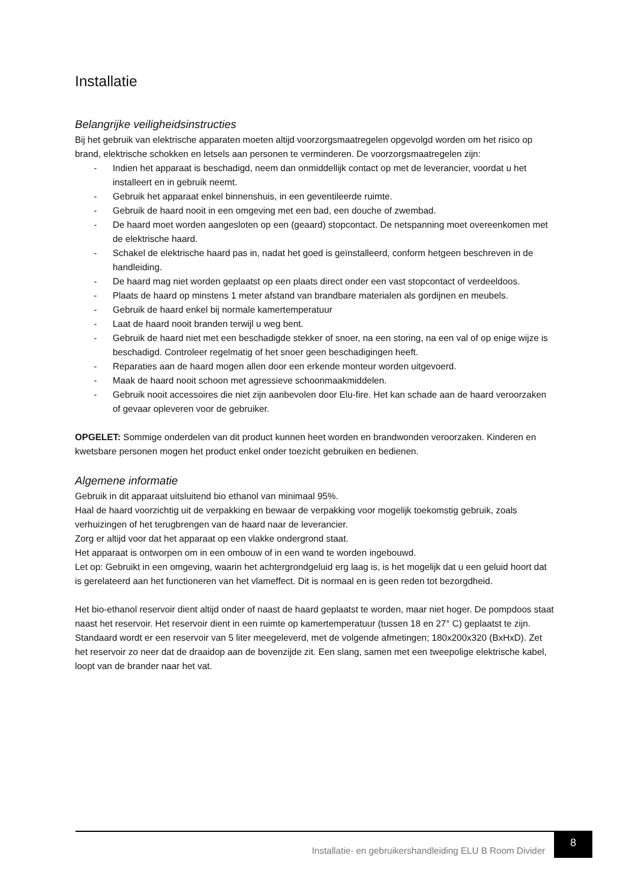Installatie
Belangrijke veiligheidsinstructies
Bij het gebruik van elektrische apparaten moeten altijd voorzorgsmaatregelen opgevolgd worden om het risico op brand, elektrische schokken en letsels aan personen te verminderen. De voorzorgsmaatregelen zijn:
- Indien het apparaat is beschadigd, neem dan onmiddellijk contact op met de leverancier, voordat u het installeert en in gebruik neemt.
- Gebruik het apparaat enkel binnenshuis, in een geventileerde ruimte.
- Gebruik de haard nooit in een omgeving met een bad, een douche of zwembad.
- De haard moet worden aangesloten op een (geaard) stopcontact. De netspanning moet overeenkomen met de elektrische haard.
- Schakel de elektrische haard pas in, nadat het goed is geïnstalleerd, conform hetgeen beschreven in de handleiding.
- De haard mag niet worden geplaatst op een plaats direct onder een vast stopcontact of verdeeldoos.
- Plaats de haard op minstens 1 meter afstand van brandbare materialen als gordijnen en meubels.
- Gebruik de haard enkel bij normale kamertemperatuur
- Laat de haard nooit branden terwijl u weg bent.
- Gebruik de haard niet met een beschadigde stekker of snoer, na een storing, na een val of op enige wijze is beschadigd. Controleer regelmatig of het snoer geen beschadigingen heeft.
- Reparaties aan de haard mogen allen door een erkende monteur worden uitgevoerd.
- Maak de haard nooit schoon met agressieve schoonmaakmiddelen.
- Gebruik nooit accessoires die niet zijn aanbevolen door Elu-fire. Het kan schade aan de haard veroorzaken of gevaar opleveren voor de gebruiker.
OPGELET: Sommige onderdelen van dit product kunnen heet worden en brandwonden veroorzaken. Kinderen en kwetsbare personen mogen het product enkel onder toezicht gebruiken en bedienen.
Algemene informatie
Gebruik in dit apparaat uitsluitend bio ethanol van minimaal 95%.
Haal de haard voorzichtig uit de verpakking en bewaar de verpakking voor mogelijk toekomstig gebruik, zoals verhuizingen of het terugbrengen van de haard naar de leverancier.
Zorg er altijd voor dat het apparaat op een vlakke ondergrond staat.
Het apparaat is ontworpen om in een ombouw of in een wand te worden ingebouwd.
Let op: Gebruikt in een omgeving, waarin het achtergrondgeluid erg laag is, is het mogelijk dat u een geluid hoort dat is gerelateerd aan het functioneren van het vlameffect. Dit is normaal en is geen reden tot bezorgdheid.
Het bio-ethanol reservoir dient altijd onder of naast de haard geplaatst te worden, maar niet hoger. De pompdoos staat naast het reservoir. Het reservoir dient in een ruimte op kamertemperatuur (tussen 18 en 27° C) geplaatst te zijn. Standaard wordt er een reservoir van 5 liter meegeleverd, met de volgende afmetingen; 180x200x320 (BxHxD). Zet het reservoir zo neer dat de draaidop aan de bovenzijde zit. Een slang, samen met een tweepolige elektrische kabel, loopt van de brander naar het vat.
Installatie- en gebruikershandleiding ELU B Room Divider
8